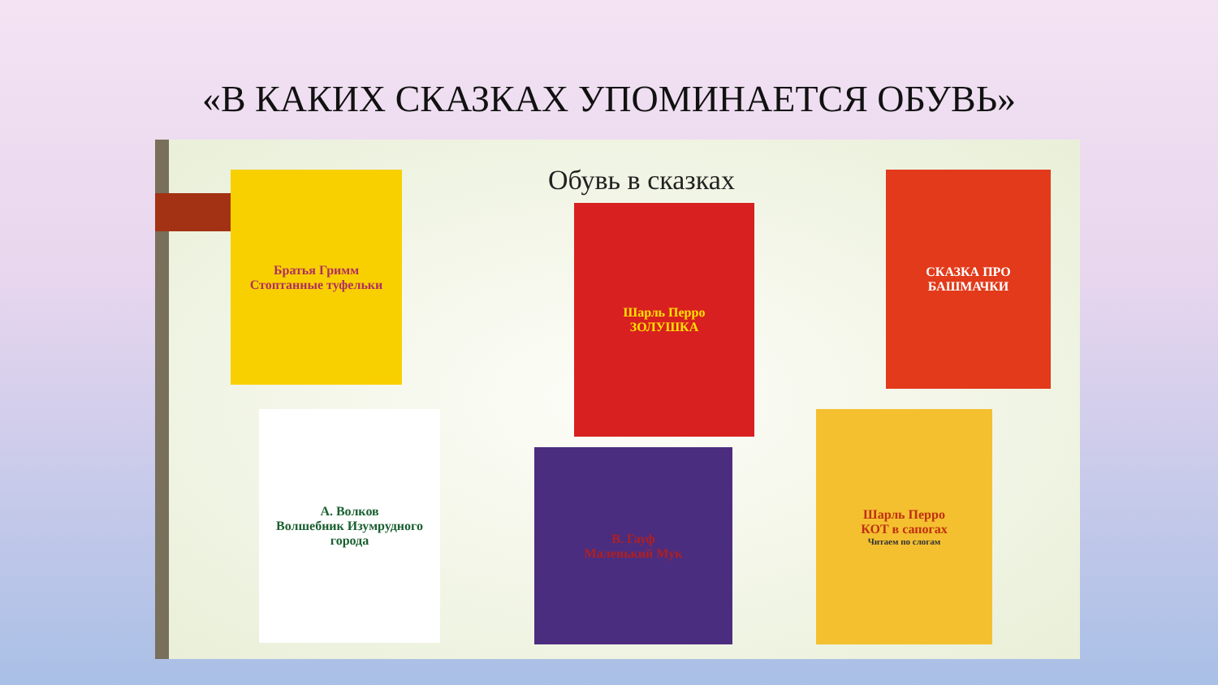«В КАКИХ СКАЗКАХ УПОМИНАЕТСЯ ОБУВЬ»
Обувь в сказках
Братья Гримм
Стоптанные туфельки
Шарль Перро
ЗОЛУШКА
СКАЗКА ПРО БАШМАЧКИ
А. Волков
Волшебник Изумрудного города
В. Гауф
Маленький Мук
Шарль Перро
КОТ в сапогах
Читаем по слогам